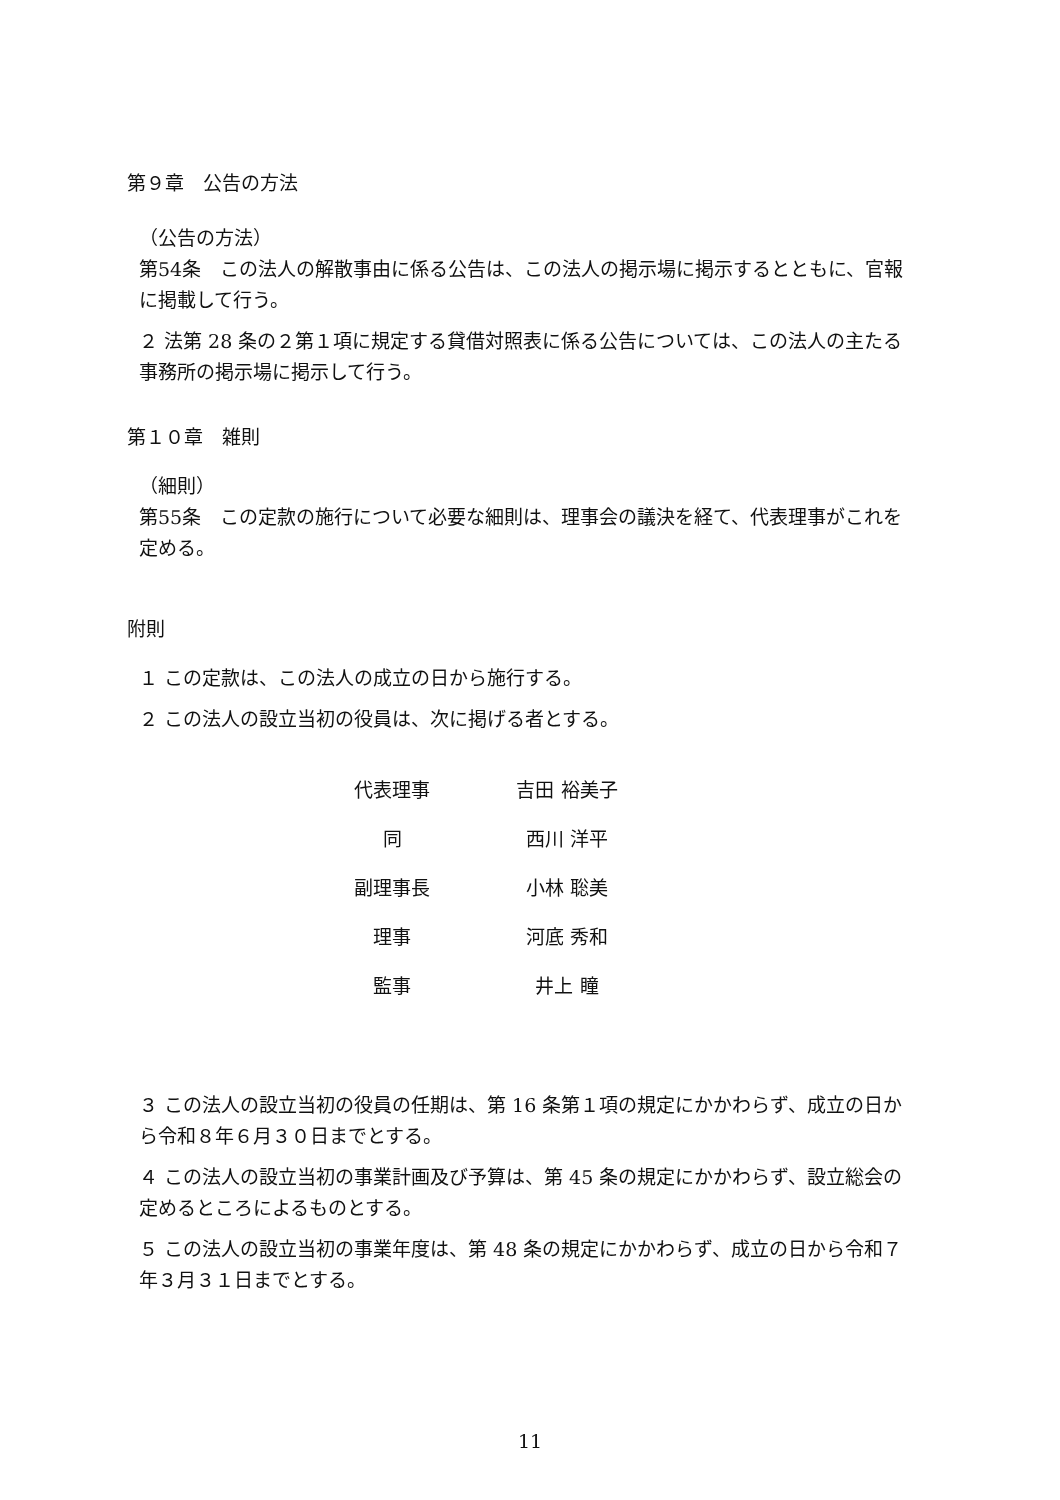第９章　公告の方法
（公告の方法）
第54条　この法人の解散事由に係る公告は、この法人の掲示場に掲示するとともに、官報に掲載して行う。
２ 法第 28 条の２第１項に規定する貸借対照表に係る公告については、この法人の主たる事務所の掲示場に掲示して行う。
第１０章　雑則
（細則）
第55条　この定款の施行について必要な細則は、理事会の議決を経て、代表理事がこれを定める。
附則
１ この定款は、この法人の成立の日から施行する。
２ この法人の設立当初の役員は、次に掲げる者とする。
| 代表理事 | 吉田 裕美子 |
| 同 | 西川 洋平 |
| 副理事長 | 小林 聡美 |
| 理事 | 河底 秀和 |
| 監事 | 井上 瞳 |
３ この法人の設立当初の役員の任期は、第 16 条第１項の規定にかかわらず、成立の日から令和８年６月３０日までとする。
４ この法人の設立当初の事業計画及び予算は、第 45 条の規定にかかわらず、設立総会の定めるところによるものとする。
５ この法人の設立当初の事業年度は、第 48 条の規定にかかわらず、成立の日から令和７年３月３１日までとする。
11